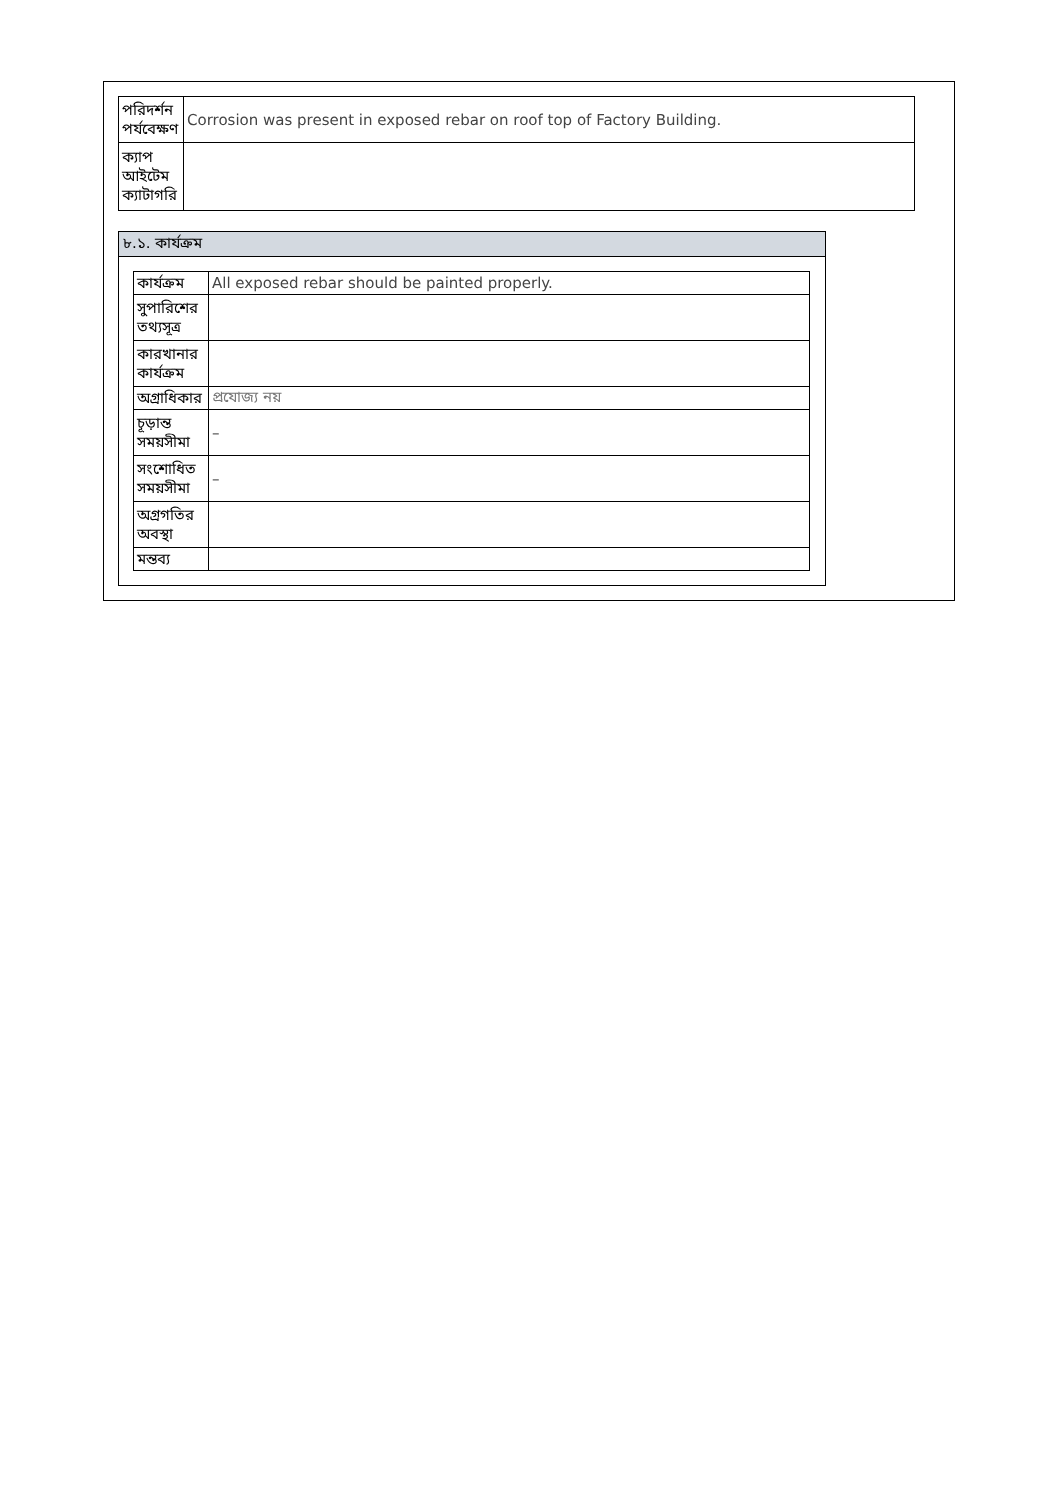| পরিদর্শন পর্যবেক্ষণ | Corrosion was present in exposed rebar on roof top of Factory Building. |
| ক্যাপ আইটেম ক্যাটাগরি | |
৮.১. কার্যক্রম
| কার্যক্রম | All exposed rebar should be painted properly. |
| সুপারিশের তথ্যসূত্র | |
| কারখানার কার্যক্রম | |
| অগ্রাধিকার | প্রযোজ্য নয় |
| চূড়ান্ত সময়সীমা | – |
| সংশোধিত সময়সীমা | – |
| অগ্রগতির অবস্থা | |
| মন্তব্য | |